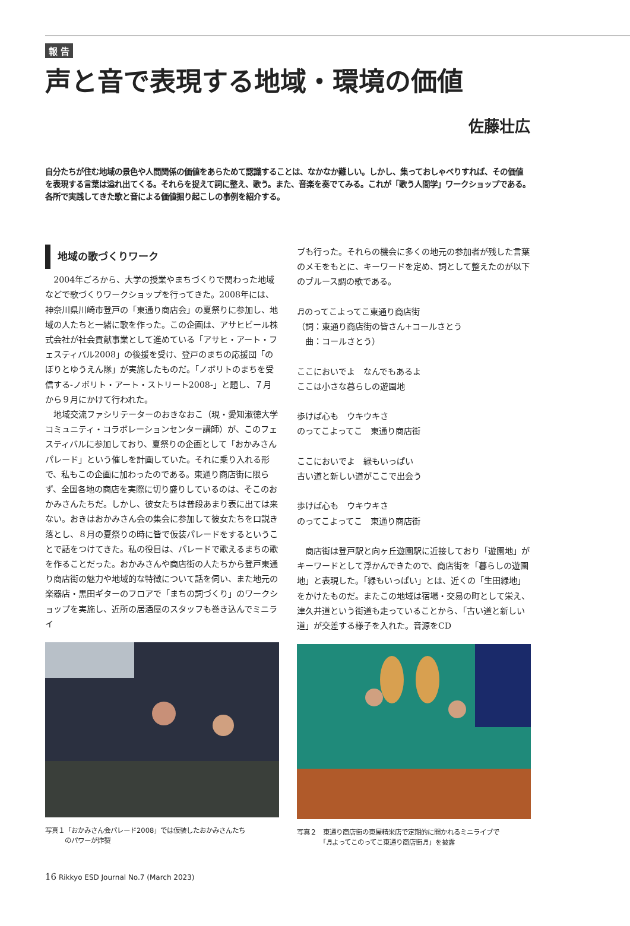報 告
声と音で表現する地域・環境の価値
佐藤壮広
自分たちが住む地域の景色や人間関係の価値をあらためて認識することは、なかなか難しい。しかし、集っておしゃべりすれば、その価値を表現する言葉は溢れ出てくる。それらを捉えて詞に整え、歌う。また、音楽を奏でてみる。これが「歌う人間学」ワークショップである。各所で実践してきた歌と音による価値掘り起こしの事例を紹介する。
地域の歌づくりワーク
2004年ごろから、大学の授業やまちづくりで関わった地域などで歌づくりワークショップを行ってきた。2008年には、神奈川県川崎市登戸の「東通り商店会」の夏祭りに参加し、地域の人たちと一緒に歌を作った。この企画は、アサヒビール株式会社が社会貢献事業として進めている「アサヒ・アート・フェスティバル2008」の後援を受け、登戸のまちの応援団「のぼりとゆうえん隊」が実施したものだ。「ノボリトのまちを受信する-ノボリト・アート・ストリート2008-」と題し、７月から９月にかけて行われた。
地域交流ファシリテーターのおきなおこ（現・愛知淑徳大学コミュニティ・コラボレーションセンター講師）が、このフェスティバルに参加しており、夏祭りの企画として「おかみさんパレード」という催しを計画していた。それに乗り入れる形で、私もこの企画に加わったのである。東通り商店街に限らず、全国各地の商店を実際に切り盛りしているのは、そこのおかみさんたちだ。しかし、彼女たちは普段あまり表に出ては来ない。おきはおかみさん会の集会に参加して彼女たちを口説き落とし、８月の夏祭りの時に皆で仮装パレードをするということで話をつけてきた。私の役目は、パレードで歌えるまちの歌を作ることだった。おかみさんや商店街の人たちから登戸東通り商店街の魅力や地域的な特徴について話を伺い、また地元の楽器店・黒田ギターのフロアで「まちの詞づくり」のワークショップを実施し、近所の居酒屋のスタッフも巻き込んでミニライ
写真１「おかみさん会パレード2008」では仮装したおかみさんたち
　　　のパワーが炸裂
ブも行った。それらの機会に多くの地元の参加者が残した言葉のメモをもとに、キーワードを定め、詞として整えたのが以下のブルース調の歌である。
♬のってこよってこ東通り商店街
（詞：東通り商店街の皆さん+コールさとう
　曲：コールさとう）
ここにおいでよ　なんでもあるよ
ここは小さな暮らしの遊園地
歩けば心も　ウキウキさ
のってこよってこ　東通り商店街
ここにおいでよ　緑もいっぱい
古い道と新しい道がここで出会う
歩けば心も　ウキウキさ
のってこよってこ　東通り商店街
商店街は登戸駅と向ヶ丘遊園駅に近接しており「遊園地」がキーワードとして浮かんできたので、商店街を「暮らしの遊園地」と表現した。「緑もいっぱい」とは、近くの「生田緑地」をかけたものだ。またこの地域は宿場・交易の町として栄え、津久井道という街道も走っていることから、「古い道と新しい道」が交差する様子を入れた。音源をCD
写真２　東通り商店街の東屋精米店で定期的に開かれるミニライブで
　　　　「♬よってこのってこ東通り商店街♬」を披露
16 Rikkyo ESD Journal No.7 (March 2023)